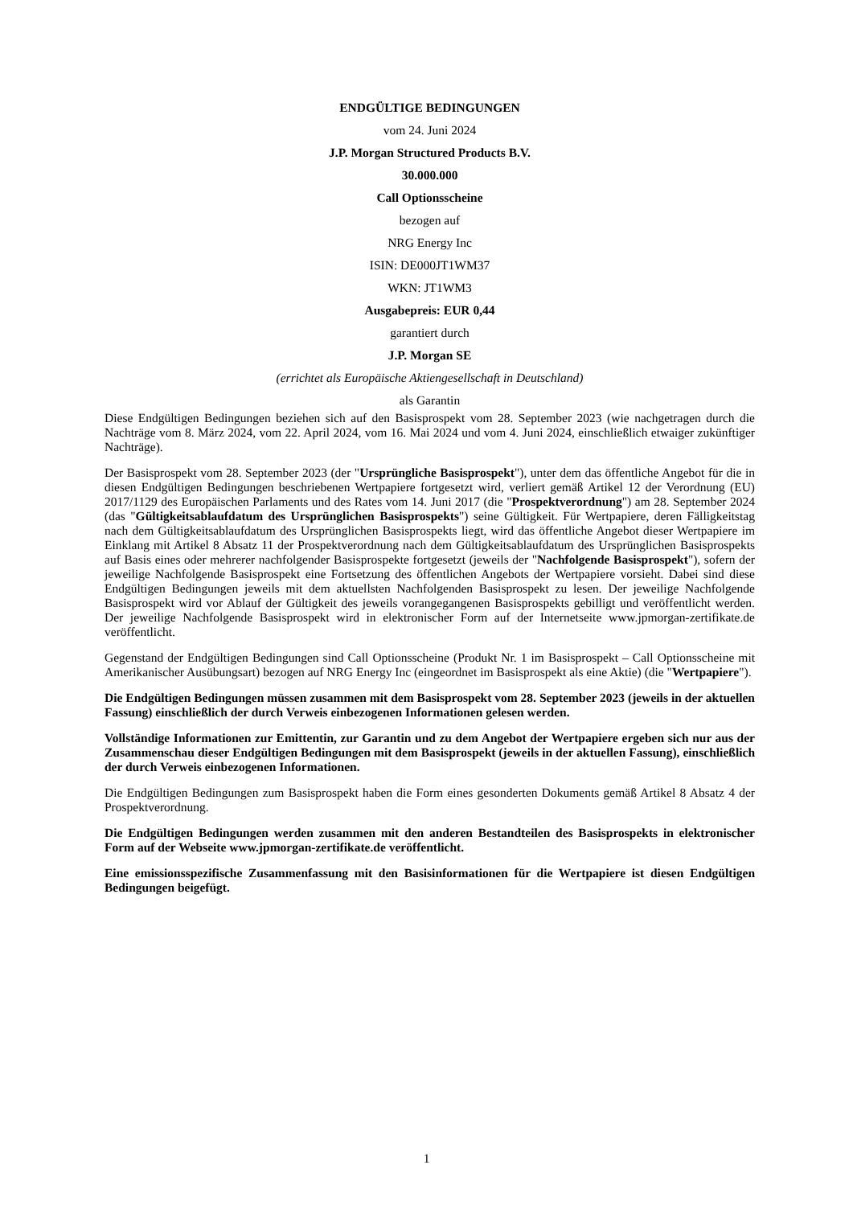ENDGÜLTIGE BEDINGUNGEN
vom 24. Juni 2024
J.P. Morgan Structured Products B.V.
30.000.000
Call Optionsscheine
bezogen auf
NRG Energy Inc
ISIN: DE000JT1WM37
WKN: JT1WM3
Ausgabepreis: EUR 0,44
garantiert durch
J.P. Morgan SE
(errichtet als Europäische Aktiengesellschaft in Deutschland)
als Garantin
Diese Endgültigen Bedingungen beziehen sich auf den Basisprospekt vom 28. September 2023 (wie nachgetragen durch die Nachträge vom 8. März 2024, vom 22. April 2024, vom 16. Mai 2024 und vom 4. Juni 2024, einschließlich etwaiger zukünftiger Nachträge).
Der Basisprospekt vom 28. September 2023 (der "Ursprüngliche Basisprospekt"), unter dem das öffentliche Angebot für die in diesen Endgültigen Bedingungen beschriebenen Wertpapiere fortgesetzt wird, verliert gemäß Artikel 12 der Verordnung (EU) 2017/1129 des Europäischen Parlaments und des Rates vom 14. Juni 2017 (die "Prospektverordnung") am 28. September 2024 (das "Gültigkeitsablaufdatum des Ursprünglichen Basisprospekts") seine Gültigkeit. Für Wertpapiere, deren Fälligkeitstag nach dem Gültigkeitsablaufdatum des Ursprünglichen Basisprospekts liegt, wird das öffentliche Angebot dieser Wertpapiere im Einklang mit Artikel 8 Absatz 11 der Prospektverordnung nach dem Gültigkeitsablaufdatum des Ursprünglichen Basisprospekts auf Basis eines oder mehrerer nachfolgender Basisprospekte fortgesetzt (jeweils der "Nachfolgende Basisprospekt"), sofern der jeweilige Nachfolgende Basisprospekt eine Fortsetzung des öffentlichen Angebots der Wertpapiere vorsieht. Dabei sind diese Endgültigen Bedingungen jeweils mit dem aktuellsten Nachfolgenden Basisprospekt zu lesen. Der jeweilige Nachfolgende Basisprospekt wird vor Ablauf der Gültigkeit des jeweils vorangegangenen Basisprospekts gebilligt und veröffentlicht werden. Der jeweilige Nachfolgende Basisprospekt wird in elektronischer Form auf der Internetseite www.jpmorgan-zertifikate.de veröffentlicht.
Gegenstand der Endgültigen Bedingungen sind Call Optionsscheine (Produkt Nr. 1 im Basisprospekt – Call Optionsscheine mit Amerikanischer Ausübungsart) bezogen auf NRG Energy Inc (eingeordnet im Basisprospekt als eine Aktie) (die "Wertpapiere").
Die Endgültigen Bedingungen müssen zusammen mit dem Basisprospekt vom 28. September 2023 (jeweils in der aktuellen Fassung) einschließlich der durch Verweis einbezogenen Informationen gelesen werden.
Vollständige Informationen zur Emittentin, zur Garantin und zu dem Angebot der Wertpapiere ergeben sich nur aus der Zusammenschau dieser Endgültigen Bedingungen mit dem Basisprospekt (jeweils in der aktuellen Fassung), einschließlich der durch Verweis einbezogenen Informationen.
Die Endgültigen Bedingungen zum Basisprospekt haben die Form eines gesonderten Dokuments gemäß Artikel 8 Absatz 4 der Prospektverordnung.
Die Endgültigen Bedingungen werden zusammen mit den anderen Bestandteilen des Basisprospekts in elektronischer Form auf der Webseite www.jpmorgan-zertifikate.de veröffentlicht.
Eine emissionsspezifische Zusammenfassung mit den Basisinformationen für die Wertpapiere ist diesen Endgültigen Bedingungen beigefügt.
1